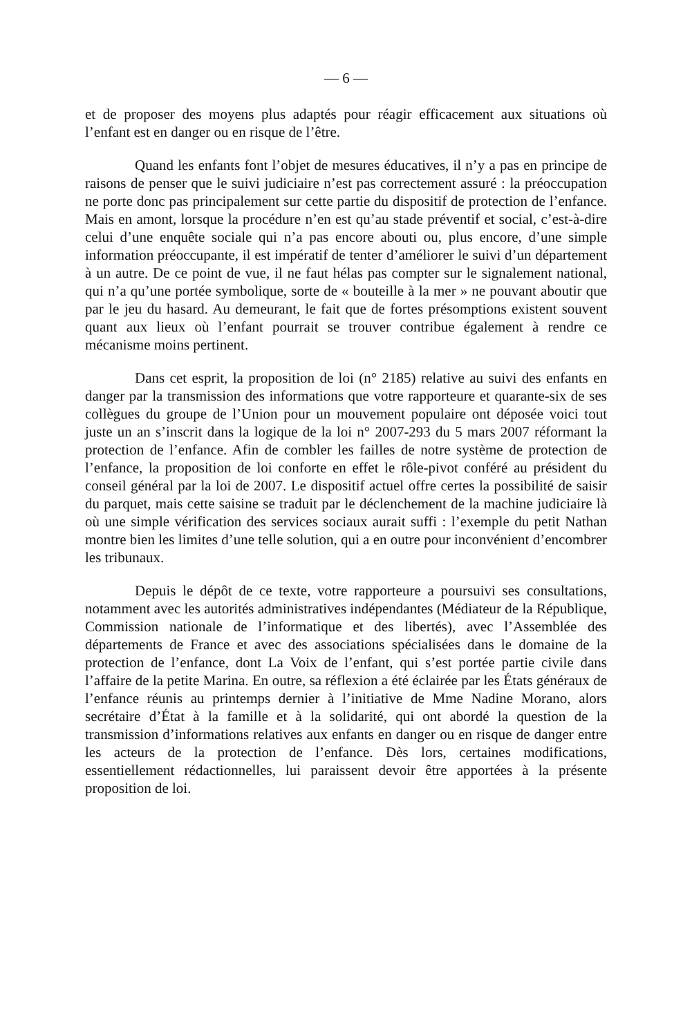— 6 —
et de proposer des moyens plus adaptés pour réagir efficacement aux situations où l’enfant est en danger ou en risque de l’être.
Quand les enfants font l’objet de mesures éducatives, il n’y a pas en principe de raisons de penser que le suivi judiciaire n’est pas correctement assuré : la préoccupation ne porte donc pas principalement sur cette partie du dispositif de protection de l’enfance. Mais en amont, lorsque la procédure n’en est qu’au stade préventif et social, c’est-à-dire celui d’une enquête sociale qui n’a pas encore abouti ou, plus encore, d’une simple information préoccupante, il est impératif de tenter d’améliorer le suivi d’un département à un autre. De ce point de vue, il ne faut hélas pas compter sur le signalement national, qui n’a qu’une portée symbolique, sorte de « bouteille à la mer » ne pouvant aboutir que par le jeu du hasard. Au demeurant, le fait que de fortes présomptions existent souvent quant aux lieux où l’enfant pourrait se trouver contribue également à rendre ce mécanisme moins pertinent.
Dans cet esprit, la proposition de loi (n° 2185) relative au suivi des enfants en danger par la transmission des informations que votre rapporteure et quarante-six de ses collègues du groupe de l’Union pour un mouvement populaire ont déposée voici tout juste un an s’inscrit dans la logique de la loi n° 2007-293 du 5 mars 2007 réformant la protection de l’enfance. Afin de combler les failles de notre système de protection de l’enfance, la proposition de loi conforte en effet le rôle-pivot conféré au président du conseil général par la loi de 2007. Le dispositif actuel offre certes la possibilité de saisir du parquet, mais cette saisine se traduit par le déclenchement de la machine judiciaire là où une simple vérification des services sociaux aurait suffi : l’exemple du petit Nathan montre bien les limites d’une telle solution, qui a en outre pour inconvénient d’encombrer les tribunaux.
Depuis le dépôt de ce texte, votre rapporteure a poursuivi ses consultations, notamment avec les autorités administratives indépendantes (Médiateur de la République, Commission nationale de l’informatique et des libertés), avec l’Assemblée des départements de France et avec des associations spécialisées dans le domaine de la protection de l’enfance, dont La Voix de l’enfant, qui s’est portée partie civile dans l’affaire de la petite Marina. En outre, sa réflexion a été éclairée par les États généraux de l’enfance réunis au printemps dernier à l’initiative de Mme Nadine Morano, alors secrétaire d’État à la famille et à la solidarité, qui ont abordé la question de la transmission d’informations relatives aux enfants en danger ou en risque de danger entre les acteurs de la protection de l’enfance. Dès lors, certaines modifications, essentiellement rédactionnelles, lui paraissent devoir être apportées à la présente proposition de loi.